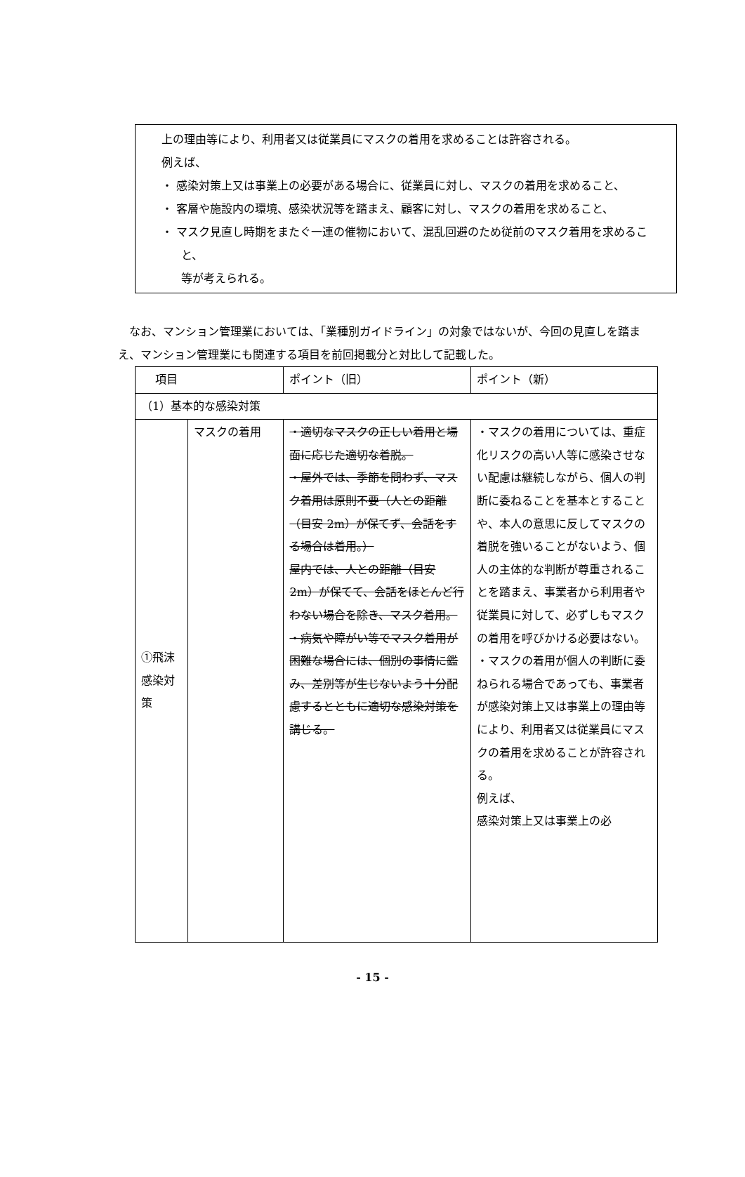上の理由等により、利用者又は従業員にマスクの着用を求めることは許容される。
例えば、
・ 感染対策上又は事業上の必要がある場合に、従業員に対し、マスクの着用を求めること、
・ 客層や施設内の環境、感染状況等を踏まえ、顧客に対し、マスクの着用を求めること、
・ マスク見直し時期をまたぐ一連の催物において、混乱回避のため従前のマスク着用を求めること、
等が考えられる。
　なお、マンション管理業においては、「業種別ガイドライン」の対象ではないが、今回の見直しを踏まえ、マンション管理業にも関連する項目を前回掲載分と対比して記載した。
| 項目 | | ポイント（旧） | ポイント（新） |
| --- | --- | --- | --- |
| （1）基本的な感染対策 | | | |
| ①飛沫感染対策 | マスクの着用 | ・適切なマスクの正しい着用と場面に応じた適切な着脱。 ・屋外では、季節を問わず、マスク着用は原則不要（人との距離（目安 2m）が保てず、会話をする場合は着用。） 屋内では、人との距離（目安 2m）が保てて、会話をほとんど行わない場合を除き、マスク着用。 ・病気や障がい等でマスク着用が困難な場合には、個別の事情に鑑み、差別等が生じないよう十分配慮するとともに適切な感染対策を講じる。 | ・マスクの着用については、重症化リスクの高い人等に感染させない配慮は継続しながら、個人の判断に委ねることを基本とすることや、本人の意思に反してマスクの着脱を強いることがないよう、個人の主体的な判断が尊重されることを踏まえ、事業者から利用者や従業員に対して、必ずしもマスクの着用を呼びかける必要はない。 ・マスクの着用が個人の判断に委ねられる場合であっても、事業者が感染対策上又は事業上の理由等により、利用者又は従業員にマスクの着用を求めることが許容される。 例えば、 感染対策上又は事業上の必 |
- 15 -